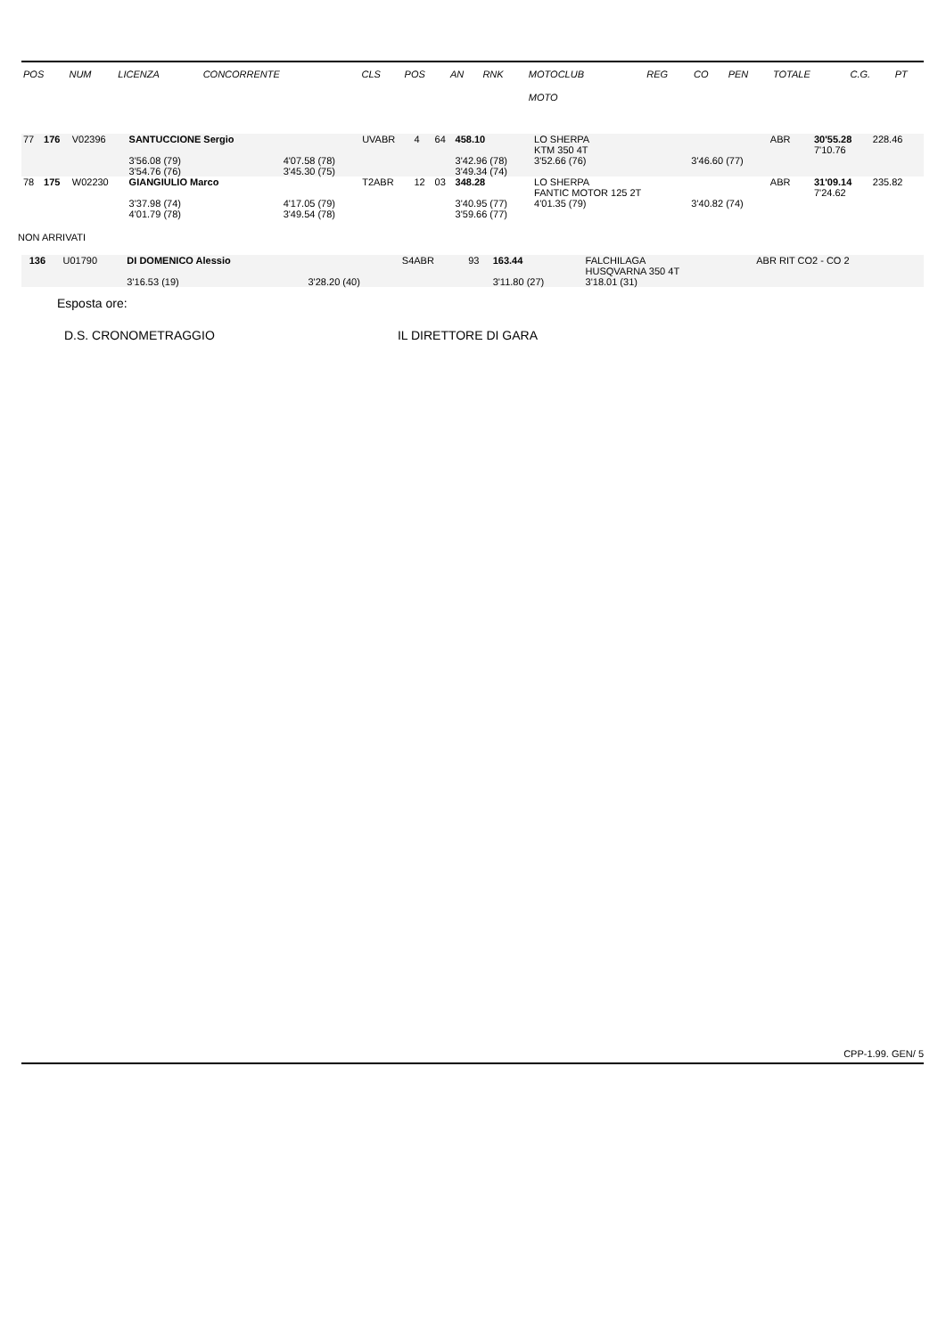| POS | NUM | LICENZA | CONCORRENTE | | CLS | POS | AN | RNK | MOTOCLUB | | REG | CO | PEN | TOTALE | C.G. | PT |
| --- | --- | --- | --- | --- | --- | --- | --- | --- | --- | --- | --- | --- | --- | --- | --- | --- |
| | | | | | | | | | MOTO | | | | | | | |
| 77 | 176 | V02396 | SANTUCCIONE Sergio | | UVABR | 4 | 64 | 458.10 | LO SHERPA KTM 350 4T | | ABR | | | 30'55.28 7'10.76 | 228.46 | |
| | | | 3'56.08 (79) 3'54.76 (76) | 4'07.58 (78) 3'45.30 (75) | | | | 3'42.96 (78) 3'49.34 (74) | 3'52.66 (76) | 3'46.60 (77) | | | | | | |
| 78 | 175 | W02230 | GIANGIULIO Marco | | T2ABR | 12 | 03 | 348.28 | LO SHERPA FANTIC MOTOR 125 2T | | ABR | | | 31'09.14 7'24.62 | 235.82 | |
| | | | 3'37.98 (74) 4'01.79 (78) | 4'17.05 (79) 3'49.54 (78) | | | | 3'40.95 (77) 3'59.66 (77) | 4'01.35 (79) | 3'40.82 (74) | | | | | | |
NON ARRIVATI
| | 136 | U01790 | DI DOMENICO Alessio | | S4ABR | | 93 | 163.44 | FALCHILAGA HUSQVARNA 350 4T | | ABR RIT CO2 - CO 2 | |
| | | | 3'16.53 (19) | 3'28.20 (40) | | | | 3'11.80 (27) | 3'18.01 (31) | | | |
Esposta ore:
D.S. CRONOMETRAGGIO IL DIRETTORE DI GARA
CPP-1.99. GEN/ 5